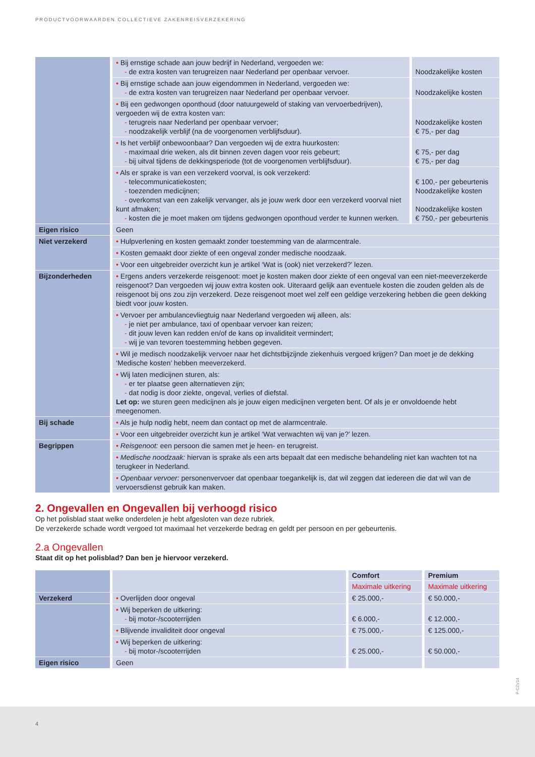PRODUCTVOORWAARDEN COLLECTIEVE ZAKENREISVERZEKERING
| | • Bij ernstige schade aan jouw bedrijf in Nederland, vergoeden we: - de extra kosten van terugreizen naar Nederland per openbaar vervoer. | Noodzakelijke kosten |
| | • Bij ernstige schade aan jouw eigendommen in Nederland, vergoeden we: - de extra kosten van terugreizen naar Nederland per openbaar vervoer. | Noodzakelijke kosten |
| | • Bij een gedwongen oponthoud (door natuurgeweld of staking van vervoerbedrijven), vergoeden wij de extra kosten van: - terugreis naar Nederland per openbaar vervoer; - noodzakelijk verblijf (na de voorgenomen verblijfsduur). | Noodzakelijke kosten € 75,- per dag |
| | • Is het verblijf onbewoonbaar? Dan vergoeden wij de extra huurkosten: - maximaal drie weken, als dit binnen zeven dagen voor reis gebeurt; - bij uitval tijdens de dekkingsperiode (tot de voorgenomen verblijfsduur). | € 75,- per dag € 75,- per dag |
| | • Als er sprake is van een verzekerd voorval, is ook verzekerd: - telecommunicatiekosten; - toezenden medicijnen; - overkomst van een zakelijk vervanger, als je jouw werk door een verzekerd voorval niet kunt afmaken; - kosten die je moet maken om tijdens gedwongen oponthoud verder te kunnen werken. | € 100,- per gebeurtenis Noodzakelijke kosten Noodzakelijke kosten € 750,- per gebeurtenis |
| Eigen risico | Geen | |
| Niet verzekerd | • Hulpverlening en kosten gemaakt zonder toestemming van de alarmcentrale. | |
| | • Kosten gemaakt door ziekte of een ongeval zonder medische noodzaak. | |
| | • Voor een uitgebreider overzicht kun je artikel ‘Wat is (ook) niet verzekerd?’ lezen. | |
| Bijzonderheden | • Ergens anders verzekerde reisgenoot: moet je kosten maken door ziekte of een ongeval van een niet-meeverzekerde reisgenoot? Dan vergoeden wij jouw extra kosten ook. Uiteraard gelijk aan eventuele kosten die zouden gelden als de reisgenoot bij ons zou zijn verzekerd. Deze reisgenoot moet wel zelf een geldige verzekering hebben die geen dekking biedt voor jouw kosten. | |
| | • Vervoer per ambulancevliegtuig naar Nederland vergoeden wij alleen, als: - je niet per ambulance, taxi of openbaar vervoer kan reizen; - dit jouw leven kan redden en/of de kans op invaliditeit vermindert; - wij je van tevoren toestemming hebben gegeven. | |
| | • Wil je medisch noodzakelijk vervoer naar het dichtstbijzijnde ziekenhuis vergoed krijgen? Dan moet je de dekking ‘Medische kosten’ hebben meeverzekerd. | |
| | • Wij laten medicijnen sturen, als: - er ter plaatse geen alternatieven zijn; - dat nodig is door ziekte, ongeval, verlies of diefstal. Let op: we sturen geen medicijnen als je jouw eigen medicijnen vergeten bent. Of als je er onvoldoende hebt meegenomen. | |
| Bij schade | • Als je hulp nodig hebt, neem dan contact op met de alarmcentrale. | |
| | • Voor een uitgebreider overzicht kun je artikel ‘Wat verwachten wij van je?’ lezen. | |
| Begrippen | • Reisgenoot: een persoon die samen met je heen- en terugreist. | |
| | • Medische noodzaak: hiervan is sprake als een arts bepaalt dat een medische behandeling niet kan wachten tot na terugkeer in Nederland. | |
| | • Openbaar vervoer: personenvervoer dat openbaar toegankelijk is, dat wil zeggen dat iedereen die dat wil van de vervoersdienst gebruik kan maken. | |
2. Ongevallen en Ongevallen bij verhoogd risico
Op het polisblad staat welke onderdelen je hebt afgesloten van deze rubriek.
De verzekerde schade wordt vergoed tot maximaal het verzekerde bedrag en geldt per persoon en per gebeurtenis.
2.a Ongevallen
Staat dit op het polisblad? Dan ben je hiervoor verzekerd.
| | | Comfort | Premium |
| | | Maximale uitkering | Maximale uitkering |
| Verzekerd | • Overlijden door ongeval | € 25.000,- | € 50.000,- |
| | • Wij beperken de uitkering: - bij motor-/scooterrijden | € 6.000,- | € 12.000,- |
| | • Blijvende invaliditeit door ongeval | € 75.000,- | € 125.000,- |
| | • Wij beperken de uitkering: - bij motor-/scooterrijden | € 25.000,- | € 50.000,- |
| Eigen risico | Geen | | |
P-CZV14
4